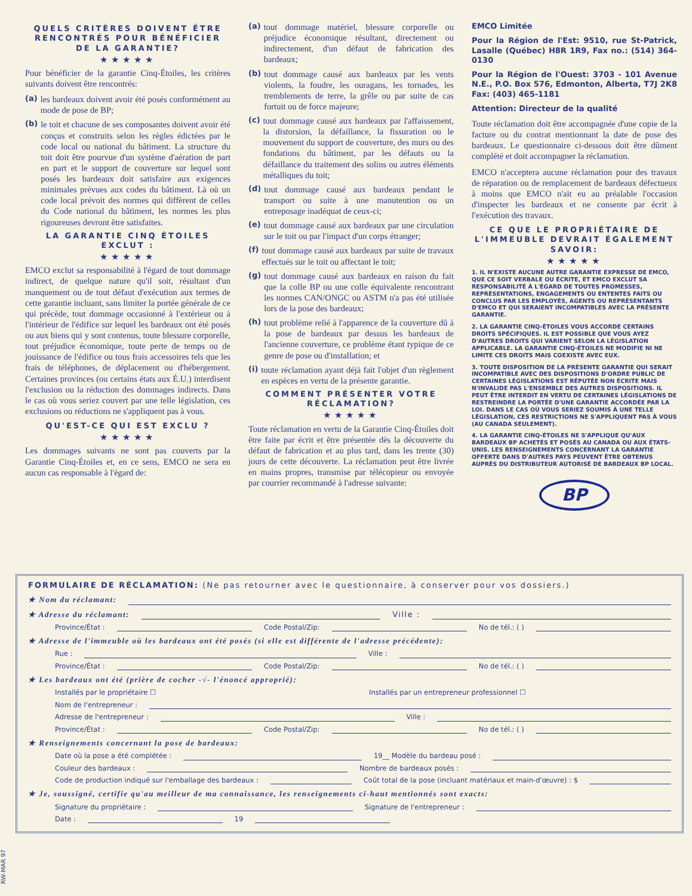QUELS CRITÈRES DOIVENT ÊTRE RENCONTRÉS POUR BÉNÉFICIER DE LA GARANTIE?
★★★★★
Pour bénéficier de la garantie Cinq-Étoiles, les critères suivants doivent être rencontrés:
(a) les bardeaux doivent avoir été posés conformément au mode de pose de BP;
(b) le toit et chacune de ses composantes doivent avoir été conçus et construits selon les règles édictées par le code local ou national du bâtiment. La structure du toit doit être pourvue d'un système d'aération de part en part et le support de couverture sur lequel sont posés les bardeaux doit satisfaire aux exigences minimales prévues aux codes du bâtiment. Là où un code local prévoit des normes qui diffèrent de celles du Code national du bâtiment, les normes les plus rigoureuses devront être satisfaites.
LA GARANTIE CINQ ÉTOILES EXCLUT :
★★★★★
EMCO exclut sa responsabilité à l'égard de tout dommage indirect, de quelque nature qu'il soit, résultant d'un manquement ou de tout défaut d'exécution aux termes de cette garantie incluant, sans limiter la portée générale de ce qui précède, tout dommage occasionné à l'extérieur ou à l'intérieur de l'édifice sur lequel les bardeaux ont été posés ou aux biens qui y sont contenus, toute blessure corporelle, tout préjudice économique, toute perte de temps ou de jouissance de l'édifice ou tous frais accessoires tels que les frais de téléphones, de déplacement ou d'hébergement. Certaines provinces (ou certains états aux É.U.) interdisent l'exclusion ou la réduction des dommages indirects. Dans le cas où vous seriez couvert par une telle législation, ces exclusions ou réductions ne s'appliquent pas à vous.
QU'EST-CE QUI EST EXCLU ?
★★★★★
Les dommages suivants ne sont pas couverts par la Garantie Cinq-Étoiles et, en ce sens, EMCO ne sera en aucun cas responsable à l'égard de:
(a) tout dommage matériel, blessure corporelle ou préjudice économique résultant, directement ou indirectement, d'un défaut de fabrication des bardeaux;
(b) tout dommage causé aux bardeaux par les vents violents, la foudre, les ouragans, les tornades, les tremblements de terre, la grêle ou par suite de cas fortuit ou de force majeure;
(c) tout dommage causé aux bardeaux par l'affaissement, la distorsion, la défaillance, la fissuration ou le mouvement du support de couverture, des murs ou des fondations du bâtiment, par les défauts ou la défaillance du traitement des solins ou autres éléments métalliques du toit;
(d) tout dommage causé aux bardeaux pendant le transport ou suite à une manutention ou un entreposage inadéquat de ceux-ci;
(e) tout dommage causé aux bardeaux par une circulation sur le toit ou par l'impact d'un corps étranger;
(f) tout dommage causé aux bardeaux par suite de travaux effectués sur le toit ou affectant le toit;
(g) tout dommage causé aux bardeaux en raison du fait que la colle BP ou une colle équivalente rencontrant les normes CAN/ONGC ou ASTM n'a pas été utilisée lors de la pose des bardeaux;
(h) tout problème relié à l'apparence de la couverture dû à la pose de bardeaux par dessus les bardeaux de l'ancienne couverture, ce problème étant typique de ce genre de pose ou d'installation; et
(i) toute réclamation ayant déjà fait l'objet d'un règlement en espèces en vertu de la présente garantie.
COMMENT PRÉSENTER VOTRE RÉCLAMATION?
★★★★★
Toute réclamation en vertu de la Garantie Cinq-Étoiles doit être faite par écrit et être présentée dès la découverte du défaut de fabrication et au plus tard, dans les trente (30) jours de cette découverte. La réclamation peut être livrée en mains propres, transmise par télécopieur ou envoyée par courrier recommandé à l'adresse suivante:
EMCO Limitée
Pour la Région de l'Est: 9510, rue St-Patrick, Lasalle (Québec) H8R 1R9, Fax no.: (514) 364-0130
Pour la Région de l'Ouest: 3703 - 101 Avenue N.E., P.O. Box 576, Edmonton, Alberta, T7J 2K8 Fax: (403) 465-1181
Attention: Directeur de la qualité
Toute réclamation doit être accompagnée d'une copie de la facture ou du contrat mentionnant la date de pose des bardeaux. Le questionnaire ci-dessous doit être dûment complété et doit accompagner la réclamation.
EMCO n'acceptera aucune réclamation pour des travaux de réparation ou de remplacement de bardeaux défectueux à moins que EMCO n'ait eu au préalable l'occasion d'inspecter les bardeaux et ne consente par écrit à l'exécution des travaux.
CE QUE LE PROPRIÉTAIRE DE L'IMMEUBLE DEVRAIT ÉGALEMENT SAVOIR:
★★★★★
1. IL N'EXISTE AUCUNE AUTRE GARANTIE EXPRESSE DE EMCO, QUE CE SOIT VERBALE OU ÉCRITE, ET EMCO EXCLUT SA RESPONSABILITÉ À L'ÉGARD DE TOUTES PROMESSES, REPRÉSENTATIONS, ENGAGEMENTS OU ENTENTES FAITS OU CONCLUS PAR LES EMPLOYÉS, AGENTS OU REPRÉSENTANTS D'EMCO ET QUI SERAIENT INCOMPATIBLES AVEC LA PRÉSENTE GARANTIE.
2. LA GARANTIE CINQ-ÉTOILES VOUS ACCORDE CERTAINS DROITS SPÉCIFIQUES. IL EST POSSIBLE QUE VOUS AYEZ D'AUTRES DROITS QUI VARIENT SELON LA LÉGISLATION APPLICABLE. LA GARANTIE CINQ-ÉTOILES NE MODIFIE NI NE LIMITE CES DROITS MAIS COEXISTE AVEC EUX.
3. TOUTE DISPOSITION DE LA PRÉSENTE GARANTIE QUI SERAIT INCOMPATIBLE AVEC DES DISPOSITIONS D'ORDRE PUBLIC DE CERTAINES LÉGISLATIONS EST RÉPUTÉE NON ÉCRITE MAIS N'INVALIDE PAS L'ENSEMBLE DES AUTRES DISPOSITIONS. IL PEUT ÊTRE INTERDIT EN VERTU DE CERTAINES LÉGISLATIONS DE RESTREINDRE LA PORTÉE D'UNE GARANTIE ACCORDÉE PAR LA LOI. DANS LE CAS OÙ VOUS SERIEZ SOUMIS À UNE TELLE LÉGISLATION, CES RESTRICTIONS NE S'APPLIQUENT PAS À VOUS (AU CANADA SEULEMENT).
4. LA GARANTIE CINQ-ÉTOILES NE S'APPLIQUE QU'AUX BARDEAUX BP ACHETÉS ET POSÉS AU CANADA OU AUX ÉTATS-UNIS. LES RENSEIGNEMENTS CONCERNANT LA GARANTIE OFFERTE DANS D'AUTRES PAYS PEUVENT ÊTRE OBTENUS AUPRÈS DU DISTRIBUTEUR AUTORISÉ DE BARDEAUX BP LOCAL.
BP
FORMULAIRE DE RÉCLAMATION: (Ne pas retourner avec le questionnaire, à conserver pour vos dossiers.)
★ Nom du réclamant:
★ Adresse du réclamant: Ville :
Province/État : Code Postal/Zip: No de tél.: ( )
★ Adresse de l'immeuble où les bardeaux ont été posés (si elle est différente de l'adresse précédente):
Rue : Ville :
Province/État : Code Postal/Zip: No de tél.: ( )
★ Les bardeaux ont été (prière de cocher -√- l'énoncé approprié):
Installés par le propriétaire ☐
Installés par un entrepreneur professionnel ☐
Nom de l'entrepreneur :
Adresse de l'entrepreneur : Ville :
Province/État : Code Postal/Zip: No de tél.: ( )
★ Renseignements concernant la pose de bardeaux:
Date où la pose a été complétée : 19__ Modèle du bardeau posé :
Couleur des bardeaux : Nombre de bardeaux posés :
Code de production indiqué sur l'emballage des bardeaux : Coût total de la pose (incluant matériaux et main-d'œuvre) : $
★ Je, soussigné, certifie qu'au meilleur de ma connaissance, les renseignements ci-haut mentionnés sont exacts:
Signature du propriétaire : Signature de l'entrepreneur :
Date : 19
RW-MAR 97